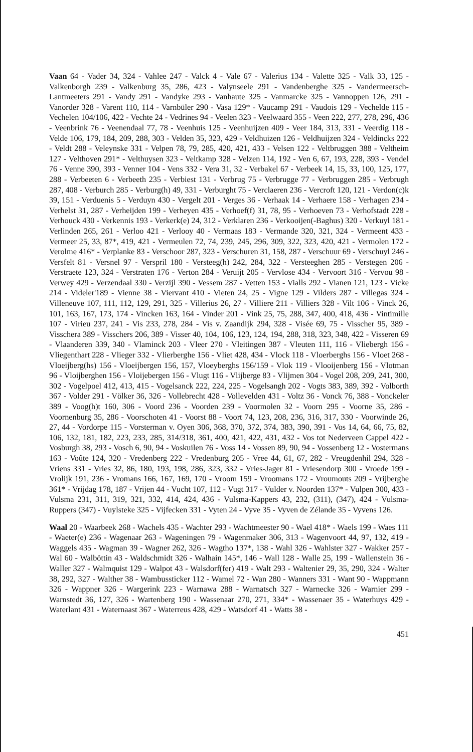Vaan 64 - Vader 34, 324 - Vahlee 247 - Valck 4 - Vale 67 - Valerius 134 - Valette 325 - Valk 33, 125 - Valkenborgh 239 - Valkenburg 35, 286, 423 - Valynseele 291 - Vandenberghe 325 - Vandermeersch-Lantmeeters 291 - Vandy 291 - Vandyke 293 - Vanhaute 325 - Vanmarcke 325 - Vannoppen 126, 291 - Vanorder 328 - Varent 110, 114 - Varnbüler 290 - Vasa 129* - Vaucamp 291 - Vaudois 129 - Vechelde 115 - Vechelen 104/106, 422 - Vechte 24 - Vedrines 94 - Veelen 323 - Veelwaard 355 - Veen 222, 277, 278, 296, 436 - Veenbrink 76 - Veenendaal 77, 78 - Veenhuis 125 - Veenhuijzen 409 - Veer 184, 313, 331 - Veerdig 118 - Velde 106, 179, 184, 209, 288, 303 - Velden 35, 323, 429 - Veldhuizen 126 - Veldhuijzen 324 - Veldincks 222 - Veldt 288 - Veleynske 331 - Velpen 78, 79, 285, 420, 421, 433 - Velsen 122 - Veltbruggen 388 - Veltheim 127 - Velthoven 291* - Velthuysen 323 - Veltkamp 328 - Velzen 114, 192 - Ven 6, 67, 193, 228, 393 - Vendel 76 - Venne 390, 393 - Venner 104 - Vens 332 - Vera 31, 32 - Verbakel 67 - Verbeek 14, 15, 33, 100, 125, 177, 288 - Verbeeten 6 - Verbeeth 235 - Verbiest 131 - Verbrug 75 - Verbrugge 77 - Verbruggen 285 - Verbrugh 287, 408 - Verburch 285 - Verburg(h) 49, 331 - Verburght 75 - Verclaeren 236 - Vercroft 120, 121 - Verdon(c)k 39, 151 - Verduenis 5 - Verduyn 430 - Vergelt 201 - Verges 36 - Verhaak 14 - Verhaere 158 - Verhagen 234 - Verhelst 31, 287 - Verheijden 199 - Verheyen 435 - Verhoef(f) 31, 78, 95 - Verhoeven 73 - Verhofstadt 228 - Verhouck 430 - Verkennis 193 - Verkerk(e) 24, 312 - Verklaren 236 - Verkooijen(-Baghus) 320 - Verkuyl 181 - Verlinden 265, 261 - Verloo 421 - Verlooy 40 - Vermaas 183 - Vermande 320, 321, 324 - Vermeent 433 - Vermeer 25, 33, 87*, 419, 421 - Vermeulen 72, 74, 239, 245, 296, 309, 322, 323, 420, 421 - Vermolen 172 - Verolme 416* - Verplanke 83 - Verschoor 287, 323 - Verschuren 31, 158, 287 - Verschuur 69 - Verschuyl 246 - Versfelt 81 - Versnel 97 - Verspril 180 - Versteeg(h) 242, 284, 322 - Versteeghen 285 - Verstegen 206 - Verstraete 123, 324 - Verstraten 176 - Verton 284 - Veruijt 205 - Vervlose 434 - Vervoort 316 - Vervou 98 - Verwey 429 - Verzendaal 330 - Verzijl 390 - Vessem 287 - Vetten 153 - Vialls 292 - Vianen 121, 123 - Vicke 214 - Videler'189 - Vienne 38 - Viervant 410 - Vieten 24, 25 - Vigne 129 - Vilders 287 - Villegas 324 - Villeneuve 107, 111, 112, 129, 291, 325 - Villerius 26, 27 - Villiere 211 - Villiers 328 - Vilt 106 - Vinck 26, 101, 163, 167, 173, 174 - Vincken 163, 164 - Vinder 201 - Vink 25, 75, 288, 347, 400, 418, 436 - Vintimille 107 - Virieu 237, 241 - Vis 233, 278, 284 - Vis v. Zaandijk 294, 328 - Visée 69, 75 - Visscher 95, 389 - Visschera 389 - Visschers 206, 389 - Visser 40, 104, 106, 123, 124, 194, 288, 318, 323, 348, 422 - Visseren 69 - Vlaanderen 339, 340 - Vlaminck 203 - Vleer 270 - Vleitingen 387 - Vleuten 111, 116 - Vliebergh 156 - Vliegenthart 228 - Vlieger 332 - Vlierberghe 156 - Vliet 428, 434 - Vlock 118 - Vloerberghs 156 - Vloet 268 - Vloeijberg(hs) 156 - Vloeijbergen 156, 157, Vloeyberghs 156/159 - Vlok 119 - Vlooijenberg 156 - Vlotman 96 - Vloijberghen 156 - Vloijebergen 156 - Vlugt 116 - Vlijberge 83 - Vlijmen 304 - Vogel 208, 209, 241, 300, 302 - Vogelpoel 412, 413, 415 - Vogelsanck 222, 224, 225 - Vogelsangh 202 - Vogts 383, 389, 392 - Volborth 367 - Volder 291 - Völker 36, 326 - Vollebrecht 428 - Vollevelden 431 - Voltz 36 - Vonck 76, 388 - Vonckeler 389 - Voog(h)t 160, 306 - Voord 236 - Voorden 239 - Voormolen 32 - Voorn 295 - Voorne 35, 286 - Voornenburg 35, 286 - Voorschoten 41 - Voorst 88 - Voort 74, 123, 208, 236, 316, 317, 330 - Voorwinde 26, 27, 44 - Vordorpe 115 - Vorsterman v. Oyen 306, 368, 370, 372, 374, 383, 390, 391 - Vos 14, 64, 66, 75, 82, 106, 132, 181, 182, 223, 233, 285, 314/318, 361, 400, 421, 422, 431, 432 - Vos tot Nederveen Cappel 422 - Vosburgh 38, 293 - Vosch 6, 90, 94 - Voskuilen 76 - Voss 14 - Vossen 89, 90, 94 - Vossenberg 12 - Vostermans 163 - Voûte 124, 320 - Vredenberg 222 - Vredenburg 205 - Vree 44, 61, 67, 282 - Vreugdenhil 294, 328 - Vriens 331 - Vries 32, 86, 180, 193, 198, 286, 323, 332 - Vries-Jager 81 - Vriesendorp 300 - Vroede 199 - Vrolijk 191, 236 - Vromans 166, 167, 169, 170 - Vroom 159 - Vroomans 172 - Vroumouts 209 - Vrijberghe 361* - Vrijdag 178, 187 - Vrijen 44 - Vucht 107, 112 - Vugt 317 - Vulder v. Noorden 137* - Vulpen 300, 433 - Vulsma 231, 311, 319, 321, 332, 414, 424, 436 - Vulsma-Kappers 43, 232, (311), (347), 424 - Vulsma-Ruppers (347) - Vuylsteke 325 - Vijfecken 331 - Vyten 24 - Vyve 35 - Vyven de Zélande 35 - Vyvens 126.
Waal 20 - Waarbeek 268 - Wachels 435 - Wachter 293 - Wachtmeester 90 - Wael 418* - Waels 199 - Waes 111 - Waeter(e) 236 - Wagenaar 263 - Wageningen 79 - Wagenmaker 306, 313 - Wagenvoort 44, 97, 132, 419 - Waggels 435 - Wagman 39 - Wagner 262, 326 - Wagtho 137*, 138 - Wahl 326 - Wahlster 327 - Wakker 257 - Wal 60 - Walböttin 43 - Waldschmidt 326 - Walhain 145*, 146 - Wall 128 - Walle 25, 199 - Wallenstein 36 - Waller 327 - Walmquist 129 - Walpot 43 - Walsdorf(fer) 419 - Walt 293 - Waltenier 29, 35, 290, 324 - Walter 38, 292, 327 - Walther 38 - Wambussticker 112 - Wamel 72 - Wan 280 - Wanners 331 - Want 90 - Wappmann 326 - Wappner 326 - Wargerink 223 - Warnawa 288 - Warnatsch 327 - Warnecke 326 - Warnier 299 - Warnstedt 36, 127, 326 - Wartenberg 190 - Wassenaar 270, 271, 334* - Wassenaer 35 - Waterhuys 429 - Waterlant 431 - Waternaast 367 - Waterreus 428, 429 - Watsdorf 41 - Watts 38 -
451